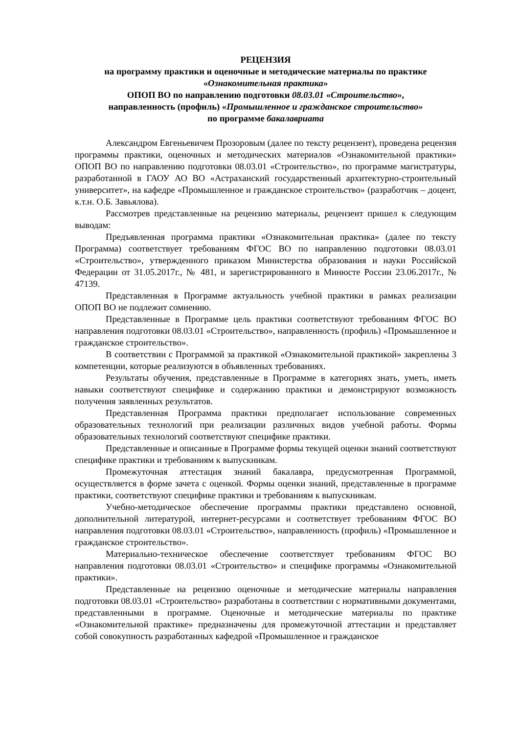РЕЦЕНЗИЯ
на программу практики и оценочные и методические материалы по практике
«Ознакомительная практика»
ОПОП ВО по направлению подготовки 08.03.01 «Строительство»,
направленность (профиль) «Промышленное и гражданское строительство»
по программе бакалавриата
Александром Евгеньевичем Прозоровым (далее по тексту рецензент), проведена рецензия программы практики, оценочных и методических материалов «Ознакомительной практики» ОПОП ВО по направлению подготовки 08.03.01 «Строительство», по программе магистратуры, разработанной в ГАОУ АО ВО «Астраханский государственный архитектурно-строительный университет», на кафедре «Промышленное и гражданское строительство» (разработчик – доцент, к.т.н. О.Б. Завьялова).
Рассмотрев представленные на рецензию материалы, рецензент пришел к следующим выводам:
Предъявленная программа практики «Ознакомительная практика» (далее по тексту Программа) соответствует требованиям ФГОС ВО по направлению подготовки 08.03.01 «Строительство», утвержденного приказом Министерства образования и науки Российской Федерации от 31.05.2017г., № 481, и зарегистрированного в Минюсте России 23.06.2017г., № 47139.
Представленная в Программе актуальность учебной практики в рамках реализации ОПОП ВО не подлежит сомнению.
Представленные в Программе цель практики соответствуют требованиям ФГОС ВО направления подготовки 08.03.01 «Строительство», направленность (профиль) «Промышленное и гражданское строительство».
В соответствии с Программой за практикой «Ознакомительной практикой» закреплены 3 компетенции, которые реализуются в объявленных требованиях.
Результаты обучения, представленные в Программе в категориях знать, уметь, иметь навыки соответствуют специфике и содержанию практики и демонстрируют возможность получения заявленных результатов.
Представленная Программа практики предполагает использование современных образовательных технологий при реализации различных видов учебной работы. Формы образовательных технологий соответствуют специфике практики.
Представленные и описанные в Программе формы текущей оценки знаний соответствуют специфике практики и требованиям к выпускникам.
Промежуточная аттестация знаний бакалавра, предусмотренная Программой, осуществляется в форме зачета с оценкой. Формы оценки знаний, представленные в программе практики, соответствуют специфике практики и требованиям к выпускникам.
Учебно-методическое обеспечение программы практики представлено основной, дополнительной литературой, интернет-ресурсами и соответствует требованиям ФГОС ВО направления подготовки 08.03.01 «Строительство», направленность (профиль) «Промышленное и гражданское строительство».
Материально-техническое обеспечение соответствует требованиям ФГОС ВО направления подготовки 08.03.01 «Строительство» и специфике программы «Ознакомительной практики».
Представленные на рецензию оценочные и методические материалы направления подготовки 08.03.01 «Строительство» разработаны в соответствии с нормативными документами, представленными в программе. Оценочные и методические материалы по практике «Ознакомительной практике» предназначены для промежуточной аттестации и представляет собой совокупность разработанных кафедрой «Промышленное и гражданское